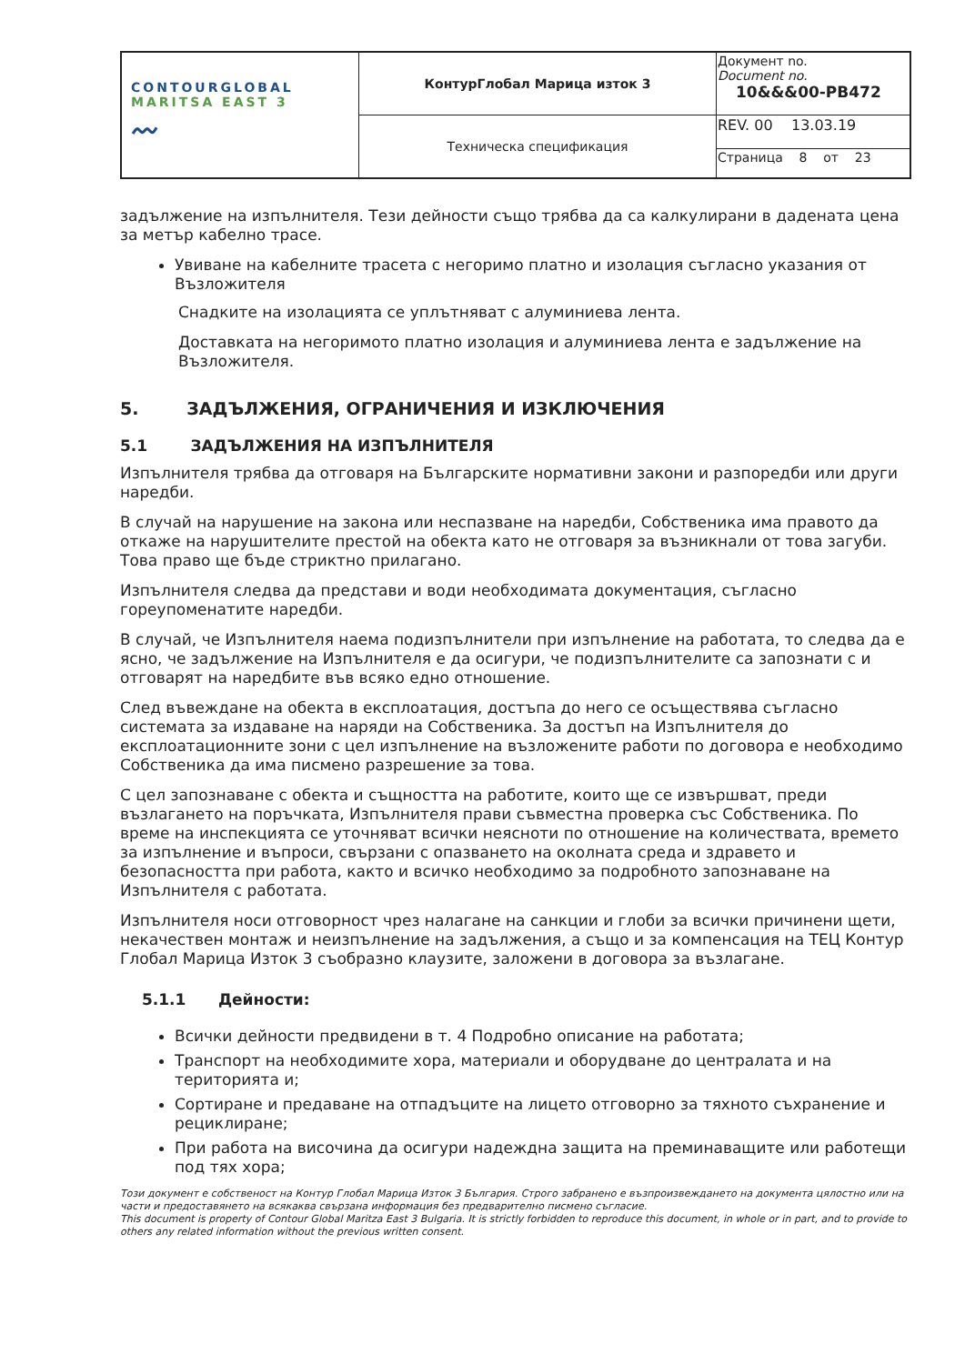| CONTOURGLOBAL MARITSA EAST 3 〰 | КонтурГлобал Марица изток 3 | Документ no. Document no. 10&&&00-PB472 |
| | Техническа спецификация | REV. 00 13.03.19 |
| | | Страница 8 от 23 |
задължение на изпълнителя. Тези дейности също трябва да са калкулирани в дадената цена за метър кабелно трасе.
Увиване на кабелните трасета с негоримо платно и изолация съгласно указания от Възложителя
Снадките на изолацията се уплътняват с алуминиева лента.
Доставката на негоримото платно изолация и алуминиева лента е задължение на Възложителя.
5. ЗАДЪЛЖЕНИЯ, ОГРАНИЧЕНИЯ И ИЗКЛЮЧЕНИЯ
5.1 ЗАДЪЛЖЕНИЯ НА ИЗПЪЛНИТЕЛЯ
Изпълнителя трябва да отговаря на Българските нормативни закони и разпоредби или други наредби.
В случай на нарушение на закона или неспазване на наредби, Собственика има правото да откаже на нарушителите престой на обекта като не отговаря за възникнали от това загуби. Това право ще бъде стриктно прилагано.
Изпълнителя следва да представи и води необходимата документация, съгласно гореупоменатите наредби.
В случай, че Изпълнителя наема подизпълнители при изпълнение на работата, то следва да е ясно, че задължение на Изпълнителя е да осигури, че подизпълнителите са запознати с и отговарят на наредбите във всяко едно отношение.
След въвеждане на обекта в експлоатация, достъпа до него се осъществява съгласно системата за издаване на наряди на Собственика. За достъп на Изпълнителя до експлоатационните зони с цел изпълнение на възложените работи по договора е необходимо Собственика да има писмено разрешение за това.
С цел запознаване с обекта и същността на работите, които ще се извършват, преди възлагането на поръчката, Изпълнителя прави съвместна проверка със Собственика. По време на инспекцията се уточняват всички неясноти по отношение на количествата, времето за изпълнение и въпроси, свързани с опазването на околната среда и здравето и безопасността при работа, както и всичко необходимо за подробното запознаване на Изпълнителя с работата.
Изпълнителя носи отговорност чрез налагане на санкции и глоби за всички причинени щети, некачествен монтаж и неизпълнение на задължения, а също и за компенсация на ТЕЦ Контур Глобал Марица Изток 3 съобразно клаузите, заложени в договора за възлагане.
5.1.1 Дейности:
Всички дейности предвидени в т. 4 Подробно описание на работата;
Транспорт на необходимите хора, материали и оборудване до централата и на територията и;
Сортиране и предаване на отпадъците на лицето отговорно за тяхното съхранение и рециклиране;
При работа на височина да осигури надеждна защита на преминаващите или работещи под тях хора;
Този документ е собственост на Контур Глобал Марица Изток 3 България. Строго забранено е възпроизвеждането на документа цялостно или на части и предоставянето на всякаква свързана информация без предварително писмено съгласие.
This document is property of Contour Global Maritza East 3 Bulgaria. It is strictly forbidden to reproduce this document, in whole or in part, and to provide to others any related information without the previous written consent.